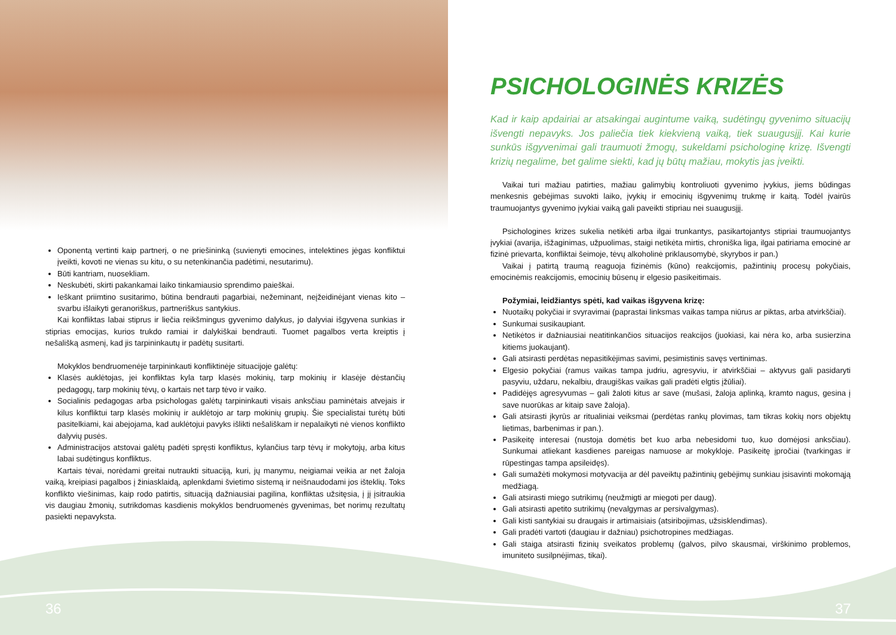Oponentą vertinti kaip partnerį, o ne priešininką (suvienyti emocines, intelektines jėgas konfliktui įveikti, kovoti ne vienas su kitu, o su netenkinančia padėtimi, nesutarimu).
Būti kantriam, nuosekliam.
Neskubėti, skirti pakankamai laiko tinkamiausio sprendimo paieškai.
Ieškant priimtino susitarimo, būtina bendrauti pagarbiai, nežeminant, neįžeidinėjant vienas kito – svarbu išlaikyti geranoriškus, partneriškus santykius.
Kai konfliktas labai stiprus ir liečia reikšmingus gyvenimo dalykus, jo dalyviai išgyvena sunkias ir stiprias emocijas, kurios trukdo ramiai ir dalykiškai bendrauti. Tuomet pagalbos verta kreiptis į nešališką asmenį, kad jis tarpininkautų ir padėtų susitarti.
Mokyklos bendruomenėje tarpininkauti konfliktinėje situacijoje galėtų:
Klasės auklėtojas, jei konfliktas kyla tarp klasės mokinių, tarp mokinių ir klasėje dėstančių pedagogų, tarp mokinių tėvų, o kartais net tarp tėvo ir vaiko.
Socialinis pedagogas arba psichologas galėtų tarpininkauti visais anksčiau paminėtais atvejais ir kilus konfliktui tarp klasės mokinių ir auklėtojo ar tarp mokinių grupių. Šie specialistai turėtų būti pasitelkiami, kai abejojama, kad auklėtojui pavyks išlikti nešališkam ir nepalaikyti nė vienos konflikto dalyvių pusės.
Administracijos atstovai galėtų padėti spręsti konfliktus, kylančius tarp tėvų ir mokytojų, arba kitus labai sudėtingus konfliktus.
Kartais tėvai, norėdami greitai nutraukti situaciją, kuri, jų manymu, neigiamai veikia ar net žaloja vaiką, kreipiasi pagalbos į žiniasklaidą, aplenkdami švietimo sistemą ir neišnaudodami jos išteklių. Toks konflikto viešinimas, kaip rodo patirtis, situaciją dažniausiai pagilina, konfliktas užsitęsia, į jį įsitraukia vis daugiau žmonių, sutrikdomas kasdienis mokyklos bendruomenės gyvenimas, bet norimų rezultatų pasiekti nepavyksta.
PSICHOLOGINĖS KRIZĖS
Kad ir kaip apdairiai ar atsakingai augintume vaiką, sudėtingų gyvenimo situacijų išvengti nepavyks. Jos paliečia tiek kiekvieną vaiką, tiek suaugusįjį. Kai kurie sunkūs išgyvenimai gali traumuoti žmogų, sukeldami psichologinę krizę. Išvengti krizių negalime, bet galime siekti, kad jų būtų mažiau, mokytis jas įveikti.
Vaikai turi mažiau patirties, mažiau galimybių kontroliuoti gyvenimo įvykius, jiems būdingas menkesnis gebėjimas suvokti laiko, įvykių ir emocinių išgyvenimų trukmę ir kaitą. Todėl įvairūs traumuojantys gyvenimo įvykiai vaiką gali paveikti stipriau nei suaugusįjį.
Psichologines krizes sukelia netikėti arba ilgai trunkantys, pasikartojantys stipriai traumuojantys įvykiai (avarija, išžaginimas, užpuolimas, staigi netikėta mirtis, chroniška liga, ilgai patiriama emocinė ar fizinė prievarta, konfliktai šeimoje, tėvų alkoholinė priklausomybė, skyrybos ir pan.)
Vaikai į patirtą traumą reaguoja fizinėmis (kūno) reakcijomis, pažintinių procesų pokyčiais, emocinėmis reakcijomis, emocinių būsenų ir elgesio pasikeitimais.
Požymiai, leidžiantys spėti, kad vaikas išgyvena krizę:
Nuotaikų pokyčiai ir svyravimai (paprastai linksmas vaikas tampa niūrus ar piktas, arba atvirkščiai).
Sunkumai susikaupiant.
Netikėtos ir dažniausiai neatitinkančios situacijos reakcijos (juokiasi, kai nėra ko, arba susierzina kitiems juokaujant).
Gali atsirasti perdėtas nepasitikėjimas savimi, pesimistinis savęs vertinimas.
Elgesio pokyčiai (ramus vaikas tampa judriu, agresyviu, ir atvirkščiai – aktyvus gali pasidaryti pasyviu, uždaru, nekalbiu, draugiškas vaikas gali pradėti elgtis įžūliai).
Padidėjęs agresyvumas – gali žaloti kitus ar save (mušasi, žaloja aplinką, kramto nagus, gesina į save nuorūkas ar kitaip save žaloja).
Gali atsirasti įkyrūs ar ritualiniai veiksmai (perdėtas rankų plovimas, tam tikras kokių nors objektų lietimas, barbenimas ir pan.).
Pasikeitę interesai (nustoja domėtis bet kuo arba nebesidomi tuo, kuo domėjosi anksčiau). Sunkumai atliekant kasdienes pareigas namuose ar mokykloje. Pasikeitę įpročiai (tvarkingas ir rūpestingas tampa apsileidęs).
Gali sumažėti mokymosi motyvacija ar dėl paveiktų pažintinių gebėjimų sunkiau įsisavinti mokomąją medžiagą.
Gali atsirasti miego sutrikimų (neužmigti ar miegoti per daug).
Gali atsirasti apetito sutrikimų (nevalgymas ar persivalgymas).
Gali kisti santykiai su draugais ir artimaisiais (atsiribojimas, užsisklendimas).
Gali pradėti vartoti (daugiau ir dažniau) psichotropines medžiagas.
Gali staiga atsirasti fizinių sveikatos problemų (galvos, pilvo skausmai, virškinimo problemos, imuniteto susilpnėjimas, tikai).
36 37